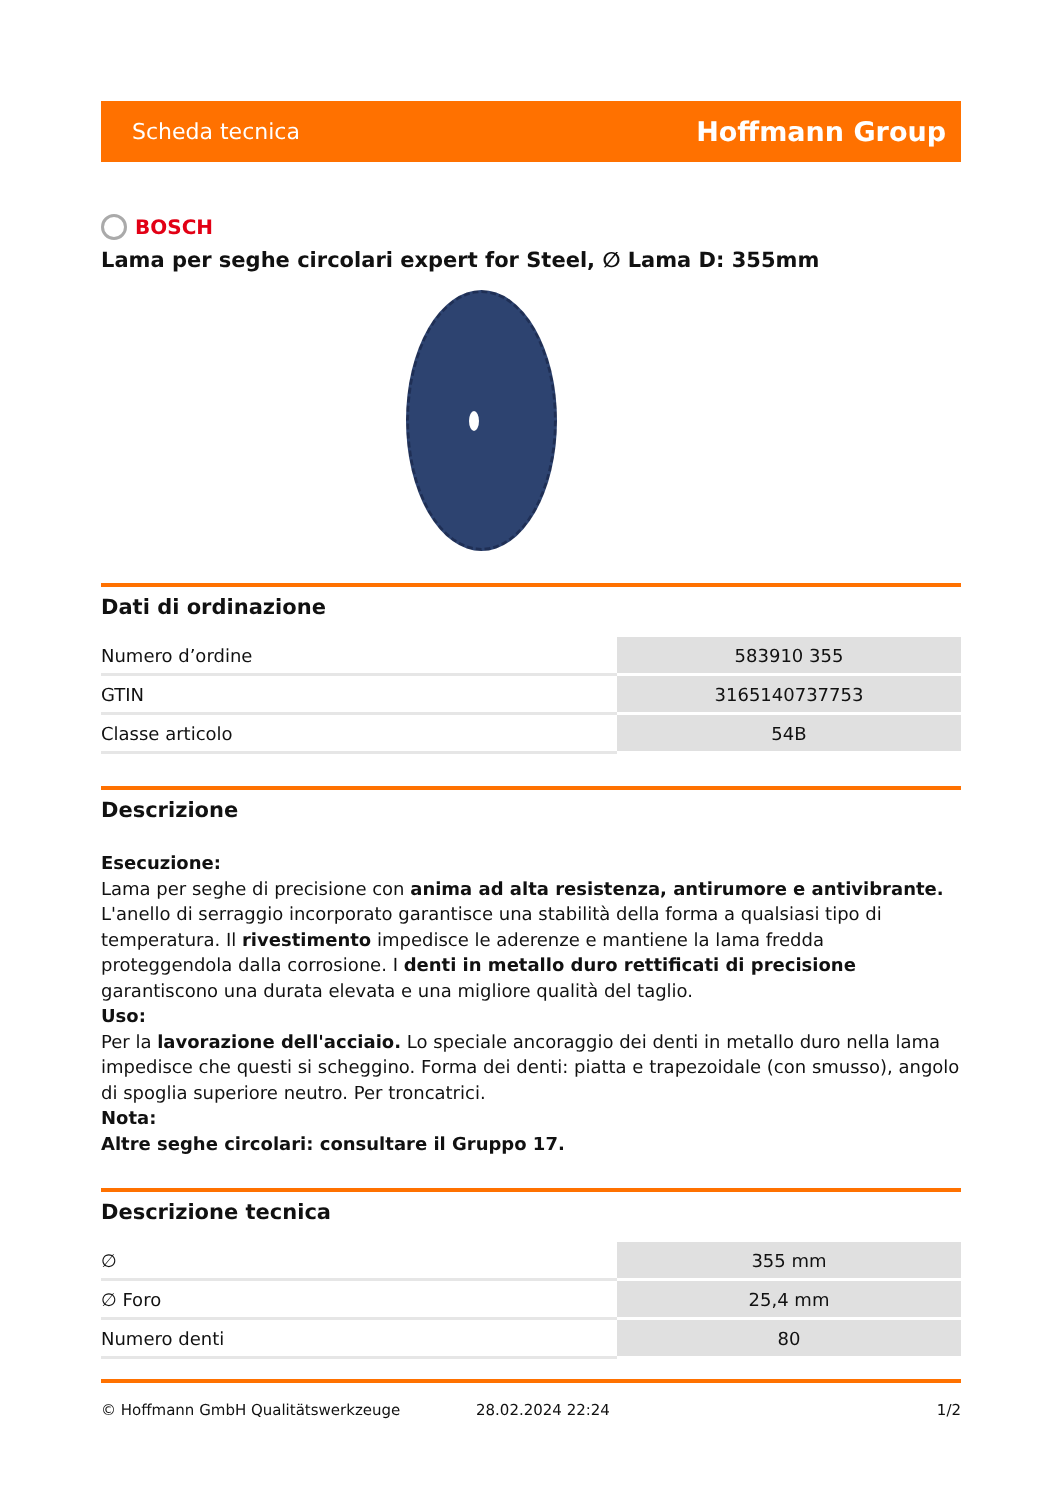Scheda tecnica Hoffmann Group
BOSCH
Lama per seghe circolari expert for Steel, ∅ Lama D: 355mm
Dati di ordinazione
| Numero d’ordine | 583910 355 |
| GTIN | 3165140737753 |
| Classe articolo | 54B |
Descrizione
Esecuzione:
Lama per seghe di precisione con anima ad alta resistenza, antirumore e antivibrante. L'anello di serraggio incorporato garantisce una stabilità della forma a qualsiasi tipo di temperatura. Il rivestimento impedisce le aderenze e mantiene la lama fredda proteggendola dalla corrosione. I denti in metallo duro rettificati di precisione garantiscono una durata elevata e una migliore qualità del taglio.
Uso:
Per la lavorazione dell'acciaio. Lo speciale ancoraggio dei denti in metallo duro nella lama impedisce che questi si scheggino. Forma dei denti: piatta e trapezoidale (con smusso), angolo di spoglia superiore neutro. Per troncatrici.
Nota:
Altre seghe circolari: consultare il Gruppo 17.
Descrizione tecnica
| ∅ | 355 mm |
| ∅ Foro | 25,4 mm |
| Numero denti | 80 |
© Hoffmann GmbH Qualitätswerkzeuge 28.02.2024 22:24 1/2